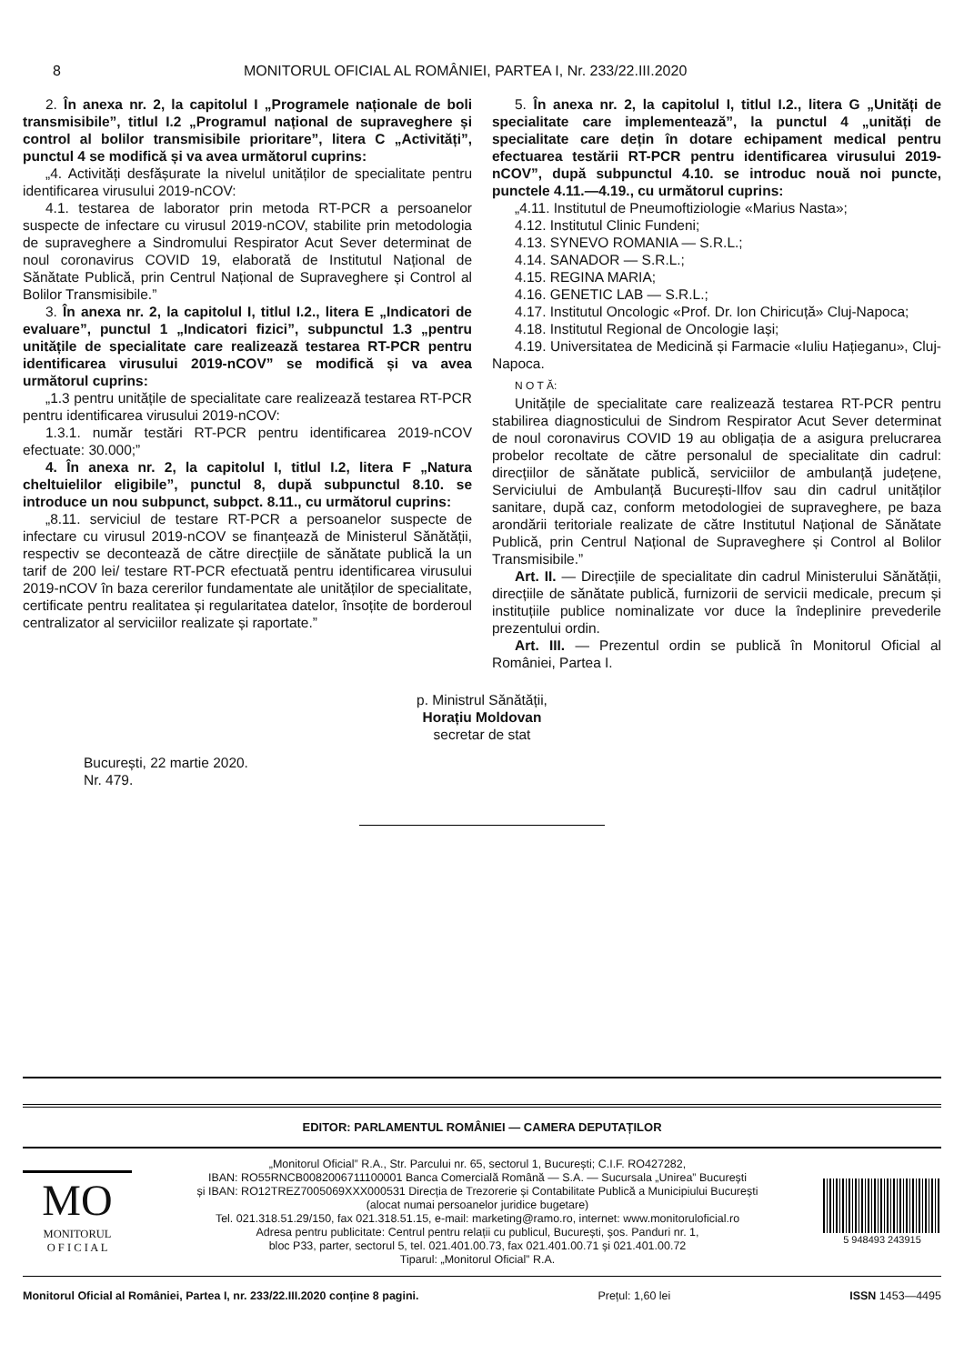8 MONITORUL OFICIAL AL ROMÂNIEI, PARTEA I, Nr. 233/22.III.2020
2. În anexa nr. 2, la capitolul I „Programele naționale de boli transmisibile”, titlul I.2 „Programul național de supraveghere și control al bolilor transmisibile prioritare”, litera C „Activități”, punctul 4 se modifică și va avea următorul cuprins:
„4. Activități desfășurate la nivelul unităților de specialitate pentru identificarea virusului 2019-nCOV:
4.1. testarea de laborator prin metoda RT-PCR a persoanelor suspecte de infectare cu virusul 2019-nCOV, stabilite prin metodologia de supraveghere a Sindromului Respirator Acut Sever determinat de noul coronavirus COVID 19, elaborată de Institutul Național de Sănătate Publică, prin Centrul Național de Supraveghere și Control al Bolilor Transmisibile.”
3. În anexa nr. 2, la capitolul I, titlul I.2., litera E „Indicatori de evaluare”, punctul 1 „Indicatori fizici”, subpunctul 1.3 „pentru unitățile de specialitate care realizează testarea RT-PCR pentru identificarea virusului 2019-nCOV” se modifică și va avea următorul cuprins:
„1.3 pentru unitățile de specialitate care realizează testarea RT-PCR pentru identificarea virusului 2019-nCOV:
1.3.1. număr testări RT-PCR pentru identificarea 2019-nCOV efectuate: 30.000;”
4. În anexa nr. 2, la capitolul I, titlul I.2, litera F „Natura cheltuielilor eligibile”, punctul 8, după subpunctul 8.10. se introduce un nou subpunct, subpct. 8.11., cu următorul cuprins:
„8.11. serviciul de testare RT-PCR a persoanelor suspecte de infectare cu virusul 2019-nCOV se finanțează de Ministerul Sănătății, respectiv se decontează de către direcțiile de sănătate publică la un tarif de 200 lei/ testare RT-PCR efectuată pentru identificarea virusului 2019-nCOV în baza cererilor fundamentate ale unităților de specialitate, certificate pentru realitatea și regularitatea datelor, însoțite de borderoul centralizator al serviciilor realizate și raportate.”
5. În anexa nr. 2, la capitolul I, titlul I.2., litera G „Unități de specialitate care implementează”, la punctul 4 „unități de specialitate care dețin în dotare echipament medical pentru efectuarea testării RT-PCR pentru identificarea virusului 2019-nCOV”, după subpunctul 4.10. se introduc nouă noi puncte, punctele 4.11.—4.19., cu următorul cuprins:
„4.11. Institutul de Pneumoftiziologie «Marius Nasta»;
4.12. Institutul Clinic Fundeni;
4.13. SYNEVO ROMANIA — S.R.L.;
4.14. SANADOR — S.R.L.;
4.15. REGINA MARIA;
4.16. GENETIC LAB — S.R.L.;
4.17. Institutul Oncologic «Prof. Dr. Ion Chiricuță» Cluj-Napoca;
4.18. Institutul Regional de Oncologie Iași;
4.19. Universitatea de Medicină și Farmacie «Iuliu Hațieganu», Cluj-Napoca.
N O T Ă:
Unitățile de specialitate care realizează testarea RT-PCR pentru stabilirea diagnosticului de Sindrom Respirator Acut Sever determinat de noul coronavirus COVID 19 au obligația de a asigura prelucrarea probelor recoltate de către personalul de specialitate din cadrul: direcțiilor de sănătate publică, serviciilor de ambulanță județene, Serviciului de Ambulanță București-Ilfov sau din cadrul unităților sanitare, după caz, conform metodologiei de supraveghere, pe baza arondării teritoriale realizate de către Institutul Național de Sănătate Publică, prin Centrul Național de Supraveghere și Control al Bolilor Transmisibile.”
Art. II. — Direcțiile de specialitate din cadrul Ministerului Sănătății, direcțiile de sănătate publică, furnizorii de servicii medicale, precum și instituțiile publice nominalizate vor duce la îndeplinire prevederile prezentului ordin.
Art. III. — Prezentul ordin se publică în Monitorul Oficial al României, Partea I.
p. Ministrul Sănătății,
Horațiu Moldovan
secretar de stat
București, 22 martie 2020.
Nr. 479.
EDITOR: PARLAMENTUL ROMÂNIEI — CAMERA DEPUTAȚILOR
MO
MONITORUL
O F I C I A L
„Monitorul Oficial” R.A., Str. Parcului nr. 65, sectorul 1, București; C.I.F. RO427282,
IBAN: RO55RNCB0082006711100001 Banca Comercială Română — S.A. — Sucursala „Unirea” București
și IBAN: RO12TREZ7005069XXX000531 Direcția de Trezorerie și Contabilitate Publică a Municipiului București
(alocat numai persoanelor juridice bugetare)
Tel. 021.318.51.29/150, fax 021.318.51.15, e-mail: marketing@ramo.ro, internet: www.monitoruloficial.ro
Adresa pentru publicitate: Centrul pentru relații cu publicul, București, șos. Panduri nr. 1,
bloc P33, parter, sectorul 5, tel. 021.401.00.73, fax 021.401.00.71 și 021.401.00.72
Tiparul: „Monitorul Oficial” R.A.
5 948493 243915
Monitorul Oficial al României, Partea I, nr. 233/22.III.2020 conține 8 pagini. Prețul: 1,60 lei ISSN 1453—4495